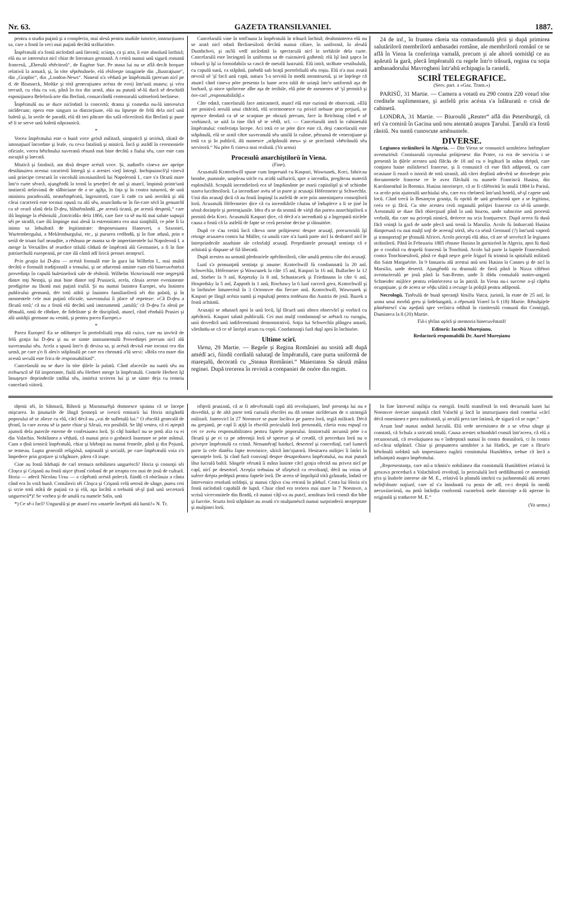Nr. 63. GAZETA TRANSILVANIEI. 1887.
pentru a studia puţinŭ şi a complecta, mai alesŭ pentru studiile istorice, instrucţiunea sa, care a fostŭ în veci mai puţinŭ decâtŭ strălucitóre.
Împĕratulŭ n'a fostŭ nicĭodată unŭ literatŭ; sciinţa, ca şi arta, îi este absolutŭ închisă; elŭ nu se interesézā nicĭ chiar de literatura germană. A cetitŭ numai unŭ sigurŭ romanŭ francesŭ, „Ebreulŭ rĕtĕcitorŭ“, de Eugène Sue. Pe masa lui nu se află decât broşure relativŭ la armată, şi, în tóte sĕptĕmânele, elŭ rĕsfoeşte imaginele din „Ilustraţiune“, din „Graphic“, din „London-News“. Nimenĭ n'a vĕdutŭ pe împĕratulŭ (precum nicĭ pe d. de Bismarck, Moltke şi tótă generaţiunea acésta de eroi) într'unŭ museu; şi véra trecută, cu chiu cu vai, până în óra din urmă, abia au pututŭ sĕ-lŭ ducă sĕ deschidă esposiţiunea Belelorŭ-arte din Berlinŭ, consacrândŭ centenarulŭ salónelorŭ berlinese.
Împĕratulŭ nu se duce nicĭodată la concertŭ; drama şi comedia nu-lŭ interesézā nicĭdecum; opera este singura sa distracţiune, elŭ nu lipseşte de felŭ dela nicĭ unŭ baletŭ şi, în serile de paradă, elŭ dă trei pătrare din sală oficerilorŭ din Berlinŭ şi pune sĕ li se serve unŭ baletŭ năprasnicŭ.
*
Vocea împĕratului este o bună voce grósă militară, simpatică şi seriósă, tăiată de intonaţiunĭ încordate şi leale, cu ceva fatalistŭ şi misticŭ. Încă şi astădĭ în ceremoniele oficiale, vocea bĕtrânului suveranŭ rĕsună mai bine decâtŭ a fiului sĕu, care este cam ascuţită şi înecată.
Mistică şi fatalistă, am disŭ despre acéstă voce. Şi, audind'o cineva are aprópe destăinuirea acestui caracterŭ întregŭ şi a acestei vieţĭ întregĭ. Inchipuiască'şĭ cinevă unŭ principe crescutŭ în viscolulŭ invasiunilorŭ lui Napoleonŭ I., care s'a făcutŭ mare într'o curte sĕracă, ajungĕndŭ la tronŭ la şeseḑecĭ de anĭ şi atuncĭ, împinsŭ printr'unŭ instinctŭ neînvinsŭ de slăbiciune de a se agăţa, în faţa şi în contra tuturorŭ, de unŭ ministru paradoxalŭ, neastĕmpĕratŭ, îngrozitorŭ, care îi cade ca unŭ aerolitŭ şi alŭ cărui caracterŭ este tocmai opusŭ cu alŭ sĕu, aruncându-se în fie-care séră în genunchĭ ca sĕ ceară sfatŭ dela D-ḑeu, blăstĕmândŭ „pe acestŭ tiranŭ, pe acestŭ despotŭ,“ care ilŭ împinge la rĕsboiulŭ „fratricidŭ« dela 1866, care face ca sĕ nu-lŭ mai salute supuşii sĕi pe stradă, care ilŭ împinge mai alesŭ la estremitatea cea mai simţibilă, ce póte fi la inima sa înbuibată de legitimitate: desposesiunea Hanovrei, a Saxoniei, Wurtembergului, a Meklemburgului, etc., şi pururea cedândŭ, şi în fine adusŭ, prin o seriă de trium furĭ neauḑite, a rĕsbuna pe mama sa de impertinentele lui Napoleonŭ I. a merge la Versailles sĕ reardice titlulŭ cădutŭ de împĕratŭ alŭ Germaniei, a fi în fine patriarchulŭ europeanŭ, pe care ilŭ cântă adĭ liricii pressei nemţescĭ.
Prin graţia lui D-ḑeu — acéstă formulă este în gura lui Wilhelm I., mai multŭ decâtŭ o formulă tradiţională a tronului, şi ne aducemŭ aminte cum elŭ binecuvĕntézā provedinţa în capulŭ buletinelorŭ sale de rĕsboiŭ. Wilhelm Victoriosulŭ este negreşitŭ dintre toţi Nemţii, şi mai bine dintre toţĭ Prusiacii, acela, căruia aceste evenimente prodigióse au lăsatŭ mai puţină trufiă. Şi nu numai înaintea Europei, séu înaintea publicului germanŭ, dér totŭ atâtŭ şi înaintea familiarilorŭ sĕi din palatŭ, şi în momentele cele mai puţinŭ oficiale, suveranului îi place sĕ repeteze: »Că D-ḑeu a făcutŭ totŭ;' că nu a fostŭ elŭ decâtŭ unŭ instrumentŭ „umilŭ;' că D-ḑeu l'a alesŭ pe dênsulŭ, omŭ de răbdare, de fidelitate şi de disciplină, atuncĭ, când rĕndulŭ Prusiei şi alŭ unităţii germane au venitŭ, şi pentru pacea Europei.«
*
Pacea Europei! Ea se odihneşce în portofoliulŭ roşu alŭ cuiva, care nu invócă de felŭ graţia lui D-ḑeu şi nu se simte instrumentulŭ Provedinţei precum nicĭ alŭ suveranului sĕu. Acela a spusŭ într'o ḑi devisa sa, şi acéstă devisă este tocmai cea din urmă, pe care ş'o fi ales'o stăpânulŭ pe care era chematŭ a'lŭ servi: »Bóla cea mare din acestŭ seculŭ este frica de responsabilitatĭ“.
Cancelarulŭ nu se duce în tóte ḑilele la palatŭ. Când afacerile nu suntŭ sĕu nu trebuescŭ sĕ fiă importante, fiulŭ sĕu Herbert merge la împĕratulŭ. Contele Herbert îşĭ însuşeşce deprinderile tatălui sĕu, imitézā scrierea lui şi se simte deja cu temeiu cancelarŭ viitorŭ.
Cancelarulŭ vine în totd'auna la împĕratulŭ în trăsură închisă; dealtminterea elŭ nu se arată nicĭ odată Berlinesilorŭ decâtŭ numai călare, în uniformă, în aleulŭ Dumbrăvei, şi nu'lŭ vedĭ nicĭodată la spectaculŭ nicĭ la serbările dela curte. Cancelarulŭ este încingatŭ în uniforma sa de cuirasierŭ galbenŭ: elŭ îşĭ lasă şapca în trăsură şi îşĭ ia formidabila sa cască de metalŭ lustruitŭ. Elŭ intră, străbate vestibululŭ, cu capulŭ susŭ, ca stăpânŭ, ţinêndŭ sub braţŭ portofoliulŭ sĕu roşiu. Elŭ n'a mai avutŭ nevoiă sĕ 'şĭ facă unŭ capŭ, natura 'l-a servitŭ în modŭ monstruosŭ, şi se înţelege că atuncĭ când cineva póte presenta la lume acea taliă de uriaşŭ într'o uniformă aşa de barbară, şi nisce sprîncene albe aşa de teribile, elŭ póte de asemenea sĕ 'şĭ permită şi óre-carĭ „responsabilitâţĭ.«
Câte odată, cancelarulŭ face anticameră, atuncĭ elŭ este curiosŭ de observatŭ. »Elŭ are positivŭ aerulŭ unui rătăcitŭ, elŭ scormonesce cu privirĭ nebune prin prejurŭ, se opresce deodată ca sĕ se scarpine pe obrazŭ precum, face la Reichstag când e sĕ vorbiască, se uită la tine fără sĕ te vĕdă, scl. — Cancelarulŭ intră în cabinetulŭ împĕratului: conferinţa începe. Aci totŭ ce se póte ḑice este că, deşi cancelarulŭ este stăpânulŭ, elŭ se arată către suveranulŭ sĕu umilŭ la culme, pĕtrunsŭ de veneraţiune şi totŭ ca şi în publicŭ, ilŭ numesce „stăpânulŭ meu« şi se proclamă »bĕtrânulŭ sĕu servitorŭ.“ Nu póte fi cineva mai realistŭ. (Va urma)
Procesulŭ anarchiştilorŭ în Viena.
(Fine).
Acusatulŭ Kratochwill spune cum împreună cu Kaspari, Wawrunek, Koci, fabricau bombe, pumnale, umpleau sticle cu acidŭ sulfuricŭ, spre a incendia, pregăteau materiă esplosibilă. Scopulŭ incendielorŭ era sĕ înspăimânte pe marii capitaliştĭ şi sĕ schimbe starea lucrătorilorŭ. La incendiare avéu sĕ ia parte şi acusaţii Höfermeier şi Schwechla. Unii din acusaţĭ ḑicŭ că au fostŭ împinşĭ la astfelŭ de acte prin ameninţarea consoţilorŭ lorŭ. Acusatulŭ Höfermeier ḑice că cu incendiările căutau sĕ înduplece a li se ţiné în sémă dorinţele şi pretenţiunile. Idea d'a se da semnŭ de viéţă din partea anarchiştilorŭ a pornitŭ dela Koci. Acusatulŭ Kaspari ḑice, că décă n'a incendiatŭ şi a îngropatŭ sticlele causa a fostŭ că la astfelŭ de fapte se cerŭ persóne decise şi tăinuitóre.
După ce s'au cetitŭ încă câteva note poliţienesc despre acusaţĭ, procurorulŭ îşĭ retrage acusarea contra lui Müller, ca unulŭ care n'a luatŭ parte nicĭ la desbaterĭ nicĭ le întreprinderile anarhiste ale celorlalţĭ acusaţĭ. Preşedintele pronunţă sentinţa că e achitatŭ şi dispune sĕ fiă liberatŭ.
După acestea au urmatŭ pledoariele apĕrătorilorŭ, câte unulŭ pentru câte doi acusaţĭ.
Lunĭ s'a pronunţatŭ sentinţa şi anume: Kratochwill fù condamnatŭ la 20 anĭ. Schwechla, Höfermeier şi Wawrunek la câte 15 anĭ, Kaspari la 16 anĭ, Bullacher la 12 anĭ, Stieber la 9 anĭ, Kopetzky la 8 anĭ, Schustaczek şi Friedmann la câte 6 anĭ, Hospodsky la 5 anĭ, Zappoth la 1 anŭ, Rischawy la 6 lunĭ carceră grea, Kratochwill şi la închisóre întunecósă în 3 Octomvre din fiecare anŭ. Kratochwill, Wawrunek şi Kaspari pe lângă acésta suntŭ şi espulsaţĭ pentru totdéuna din Austria de josŭ. Buzek a fostŭ achitatŭ.
Acusaţii se adunară apoi la unŭ locŭ, îşĭ făcură unii altora observărĭ şi vorbiră cu apĕrătorii. Kaspari salută publiculŭ. Cei mai mulţĭ condamnaţĭ se arĕtară cu curagiu, unii dovediră unŭ indiferentismŭ demonstrativŭ. Soţia lui Schwechla plângea amarŭ, văetându-se că ce sĕ încépă acum cu copii. Condamnaţii fură duşĭ apoi în închisóre.
Ultime scirĭ.
Viena, 29 Martie. — Regele şi Regina României au sositŭ adĭ după amédĭ aci, fiindŭ cordialŭ salutaţĭ de împĕratulŭ, care purta uniformă de mareşalŭ, decoratŭ cu „Steaua României.“ Maiestatea Sa sărută mâna reginei. După trecerea în revistă a companiei de onóre din regim.
24 de inf., în fruntea căreia sta comandantulŭ ţĕrii şi după primirea salutărilorŭ membrilorŭ ambasadei române, ale membrilorŭ românĭ ce se află în Viena la conferinţa vamală, precum şi ale altorŭ somităţĭ ce au apărutŭ la gară, plecă împĕratulŭ cu regele într'o trăsură, regina cu soţia ambasadorului Mavrogheni într'altŭ echipagiu la castelŭ.
SCIRĬ TELEGRAFICE.
(Serv. part. a »Gaz. Trans.«)
PARISŬ, 31 Martie. — Camera a votatŭ eu 290 contra 220 voturĭ tóte creditele suplimentare, şi astfelŭ prin acésta s'a înlăturatŭ o crisă de cabinetŭ.
LONDRA, 31 Martie. — Biuroulŭ „Reuter“ află din Petersburgŭ, că erĭ s'a comisŭ în Gacina unŭ nou atentatŭ asupra Ţarului. Ţarulŭ n'a fostŭ rănitŭ. Nu suntŭ cunoscute amĕnuntele.
DIVERSE.
Legiunea străinilorŭ în Algeria. — Din Viena se comunică următórea întêmplare aventuriósă: Comisarulŭ rayonului poliţienesc din Prater, ca era de serviciu i se presentă în ḑilele acestea unŭ flăcău de 18 anĭ cu o legătură în mâna dréptă, care conţinea haine militărescĭ francese, şi îi comunică că este fără adăpostŭ, cu care ocasiune îi enară o istoriă de totŭ straniă, alŭ cărei deplinŭ adevĕrŭ se dovedeşte prin documentele francese ce le avea flăcăulŭ cu numele Franciscŭ Husina, din Karolinenthal în Boemia. Husina istoriseşce, că ar fi călĕtoritŭ în anulŭ 1884 la Parisŭ, ca acolo prin ajutorulŭ unchiului sĕu, care era chelnerŭ într'unŭ hotelŭ, sĕ-şĭ capete unŭ locŭ. Când trecŭ la Besançon graniţa, fù opritŭ de unŭ gendarmŭ spre a se legitima, ceéa ce şi făcŭ. Cu tóte acestea cerŭ organulŭ poliţiei francese ca sĕ-lŭ urmeḑe. Arestatulŭ se duse fără obiecţiunĭ până la unŭ biurou, unde subscrise unŭ procesŭ verbalŭ, din care nu pricepŭ nimicŭ, deórece nu scia franţuzesce. După aceea fù dusŭ fără voinţă la gară de unde plecă unŭ trenŭ la Marsilia. Acolo fù îmbarcatŭ Husina dimpreună cu mai mulţĭ soţĭ de aceeaşĭ sórtă, sĕu ca sémă Germanĭ (?) într'unŭ vaporŭ şi transportaţĭ pe ţĕrmulŭ Africei. Acolo pricepŭ elŭ abia, că are sĕ servéscă în legiunea străinilorŭ. Până în Februariu 1885 rĕmase Husina în garnizónă în Algeria, apoi fù dusŭ pe o corabiă cu drapelŭ francesŭ în Tonchinŭ. Acolo luă parte la luptele Francesilorŭ contra Tonchinesilorŭ, până ce după neşce grele frigurĭ fù trimisŭ în spitalulŭ militarŭ din Saint Marguérite. In 9 Ianuariu alŭ acestui anŭ sosi Husina la Cannes şi de aicĭ la Marsilia, unde desertă. Ajungêndŭ cu drumulŭ de fierŭ până la Nizza călĕtori aventurierulŭ pe josŭ până la San-Remo, unde îi dădu consululŭ austro-ungarŭ Schneider mijlóce pentru reîntórcerea sa în patriă. In Viena nu-i succese a-şĭ căpĕta ocupaţiune, şi de aceea se vĕḑu silitŭ a recurge la poliţiă pentru adăpostŭ.
Necrologŭ. Tinĕrulŭ de bună speranţă Vasiliu Vutca, juristŭ, în etate de 25 anĭ, în urma unui morbŭ greu şi îndelungatŭ, a rĕposatŭ Vinerĭ la 6 (18) Martie. Rĕmăşiţele pămĕntescĭ s'au aşeḑatŭ spre vecĭnica odihnă în cimiterulŭ comunŭ din Comiţigŭ, Dumineca la 8 (20) Martie.
Fiă-i ţĕrîna uşóră şi memoria binecuvêntată!
Editorŭ: Iacobŭ Mureşianu.
Redactorŭ responsabilŭ Dr. Aurel Mureşianu
tăţenii sĕi, în Sătmarŭ, Bihorŭ şi Maramurĕşŭ domnesce spaima că se începe mişcarea. In ţinuturile de lângă Şomeşŭ se ivescŭ emisarii lui Horia strigândŭ poporului sĕ se alieze cu elŭ, căcĭ décă nu „vai de sufletulŭ lui.“ O rĕscólă generală de ţĕranĭ, la care aveau sĕ ia parte chiar şi Săcuii, era posibilă. Se lăţĭ vestea, că ei aşteptă ajutorŭ dela puterile esterne de confesiunea lorŭ. Şi câţĭ haiducĭ nu se potŭ alia cu ei din Valachia. Nobilimea a vĕḑutŭ, că numai prin o grabnică înarmare se póte mântuĭ. Cum a ḑisŭ ironicŭ împĕratulŭ, chiar şi bărbaţii nu numai femeile, până şi din Pojunŭ, se temeau. Lupta generală religiósă, naţională şi socială, pe care împĕratulŭ voia s'o împedece prin graţiare şi trăgănare, părea că irupe.
Cine au fostŭ bărbaţii de carĭ tremura nobilimea unguréscă? Horia şi consoţii sĕi Cloşca şi Crişanŭ au fostŭ nişce ţĕranĭ ciobanĭ de pe treapta cea mai de josŭ de cultură. Horia — adecă Nicolau Ursu — a căpĕtatŭ acéstă polecră, fiindŭ că obicĭnuia a cânta când era în voiă bună. Consilierii sĕi Cloşca şi Crişanŭ celŭ setosŭ de sânge, puteu ceti şi scrie totŭ atâtŭ de puţinŭ ca şi elŭ, aşa încâtŭ a trebuitŭ sĕ-şĭ ţină unŭ secretarŭ ungurescŭ*)! Se vorbea şi de unulŭ cu numele Salis, unŭ
*) Ce sĕ-i facĭ? Ungurulŭ şi pe atuncĭ era »marele învĕţatŭ alŭ lumii!« N. Tr.
ofiţerŭ prusianŭ, că ar fi adevĕratulŭ capŭ alŭ revoluţiunei, însĕ presenţa lui nu e dovedită, şi de altă parte totŭ cursulŭ rĕscólei nu dă semne nicĭdecum de o strategiă militară. Janeovicĭ în 27 Noemvre se pune încâtva pe partea lorŭ, tegiă militară. Décă nu greşimŭ, pe capĭ îi aţiţă la rĕscólă pericululŭ lorŭ personalŭ, căreia erau espuşĭ ca cei ce avéu responsabilitatea pentru faptele poporului. Instinctulŭ ascunsŭ póte i-a făcutŭ şi pe ei ca pe aderenţii lorŭ sĕ spereze şi sĕ creadă, că procedura lorŭ nu o priveşce împĕratulŭ ca crimă. Nenumĕraţĭ haiducĭ, desertorĭ şi concediaţĭ, carĭ luaseră parte la cele dintêiu fapte teroristice, săriră într'ajutorŭ. Hesitarea miliţiei îi întări în speranţele lorŭ. Şi când fură convinşĭ despre desaprobarea împĕratului, nu mai putură lăsa lucrulŭ baltă. Sângele vĕrsatŭ îi mâna înainte căcĭ graţia oferită nu privea nicĭ pe capĭ, nicĭ pe desertorĭ. Aceştia trebuiau sĕ sfirşéscă ca revoltanţĭ, décă nu voiau sĕ sufere drépta pedépsă pentru faptele lorŭ. De aceea sĕ împrăştiă tótă grămada, îndată ce întrevenira resolutŭ soldaţii, şi numai câţiva s'au retrasŭ în pădurĭ. Ceata lui Horia n'a fostŭ nicĭodată capabilă de luptă. Chiar când era terórea mai mare în 7 Noemvre, a scrisŭ vicecomitele din Bradŭ, că numai câţĭ-va au puscĭ, armătura lorŭ constă din bâte şi furcóie. Scurta lorŭ stăpânire au avutŭ s'o mulţuméscă numai surprinderii neaşteptate şi mulţimei lorŭ.
In fine întrevenĭ miliţia cu energiă. Iosifŭ manifestă în totŭ decursulŭ lunei lui Noemvre órecare simpatiă cătrâ Valachĭ şi încă în instrucţiunea dată contelui »căcĭ décă omenimea e prea maltratată, şi arculŭ prea tare întinsŭ, de sigurŭ că se rupe.“
Acum însĕ numai amână lucrulŭ. Elŭ vede necesitatea de a se vĕrsa sânge şi constată, că Schulz a stricatŭ totulŭ. Causa acestei schimbărĭ constă într'aceea, că elŭ a recunoscutŭ, că revoluţiunea nu e îndreptată numai în contra domnilorŭ, ci în contra orĭ-cărui stăpânirĭ. Chiar şi propunerea următóre a lui Hadick, pe care a făcut'o bĕtrânulŭ soldatŭ sub impresiunea rugării comitatului Huniădóra, trebue că încă a influinţatŭ asupra împĕratului.
„Representanţa, care mĭ-a trămis'o nobilimea din comitatulŭ Huniădórei relativŭ la grozava procedură a Valachilorŭ revoltaţĭ, la pericululŭ încă nedălăturatŭ ce ameninţă ţéra şi înaltele interese ale M. E., relativŭ la planulŭ intrării cu jurămentulŭ alŭ acestei neînfrânate naţiunĭ, care nĭ s'a înmânatŭ cu posta de adĭ, ce-i dreptŭ în modŭ necuviinciosŭ, nu potŭ întârḑia conformŭ curatelorŭ mele datorinţe a-lŭ aşterne în originalŭ şi traducere M. E.“
(Va urma.)